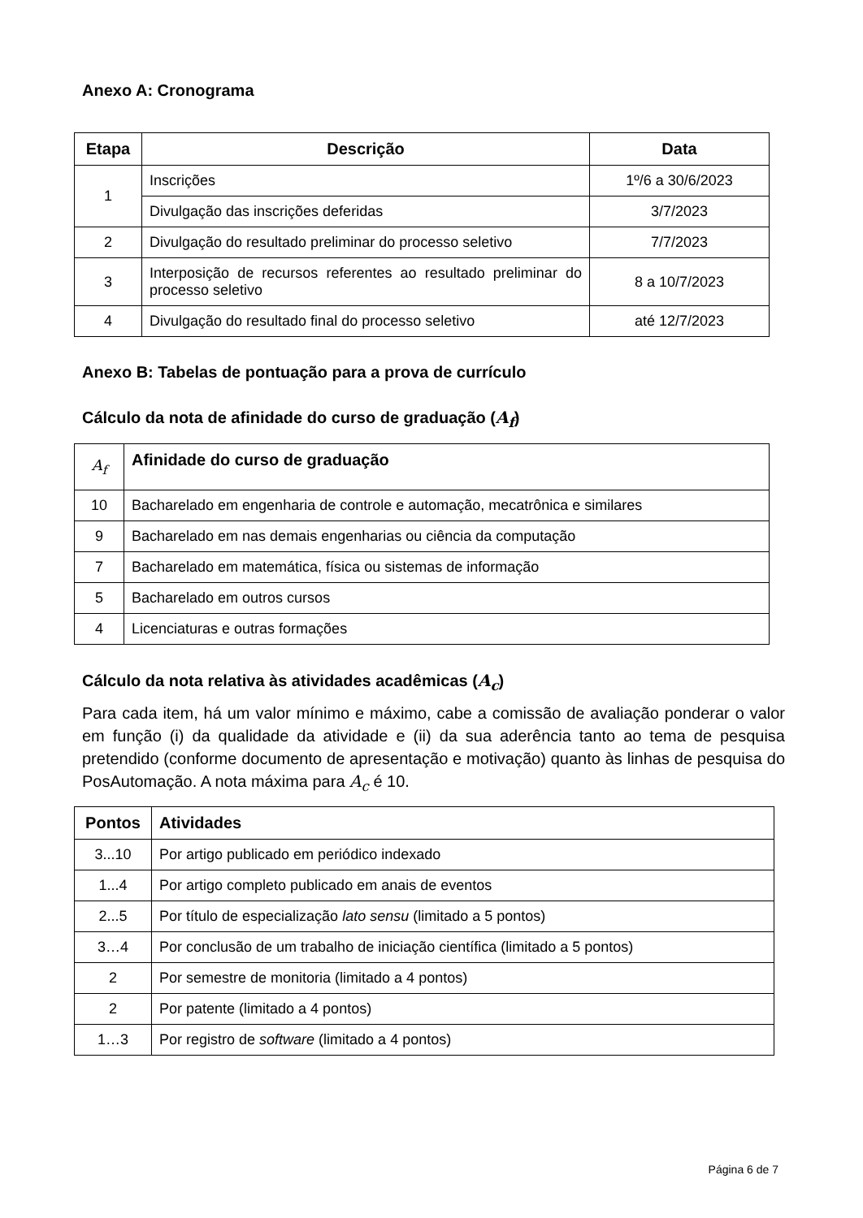Anexo A: Cronograma
| Etapa | Descrição | Data |
| --- | --- | --- |
| 1 | Inscrições | 1º/6 a 30/6/2023 |
| | Divulgação das inscrições deferidas | 3/7/2023 |
| 2 | Divulgação do resultado preliminar do processo seletivo | 7/7/2023 |
| 3 | Interposição de recursos referentes ao resultado preliminar do processo seletivo | 8 a 10/7/2023 |
| 4 | Divulgação do resultado final do processo seletivo | até 12/7/2023 |
Anexo B: Tabelas de pontuação para a prova de currículo
Cálculo da nota de afinidade do curso de graduação (A<sub>f</sub>)
| A<sub>f</sub> | Afinidade do curso de graduação |
| 10 | Bacharelado em engenharia de controle e automação, mecatrônica e similares |
| 9 | Bacharelado em nas demais engenharias ou ciência da computação |
| 7 | Bacharelado em matemática, física ou sistemas de informação |
| 5 | Bacharelado em outros cursos |
| 4 | Licenciaturas e outras formações |
Cálculo da nota relativa às atividades acadêmicas (A<sub>c</sub>)
Para cada item, há um valor mínimo e máximo, cabe a comissão de avaliação ponderar o valor em função (i) da qualidade da atividade e (ii) da sua aderência tanto ao tema de pesquisa pretendido (conforme documento de apresentação e motivação) quanto às linhas de pesquisa do PosAutomação. A nota máxima para A<sub>c</sub> é 10.
| Pontos | Atividades |
| --- | --- |
| 3...10 | Por artigo publicado em periódico indexado |
| 1...4 | Por artigo completo publicado em anais de eventos |
| 2...5 | Por título de especialização lato sensu (limitado a 5 pontos) |
| 3…4 | Por conclusão de um trabalho de iniciação científica (limitado a 5 pontos) |
| 2 | Por semestre de monitoria (limitado a 4 pontos) |
| 2 | Por patente (limitado a 4 pontos) |
| 1…3 | Por registro de software (limitado a 4 pontos) |
Página 6 de 7